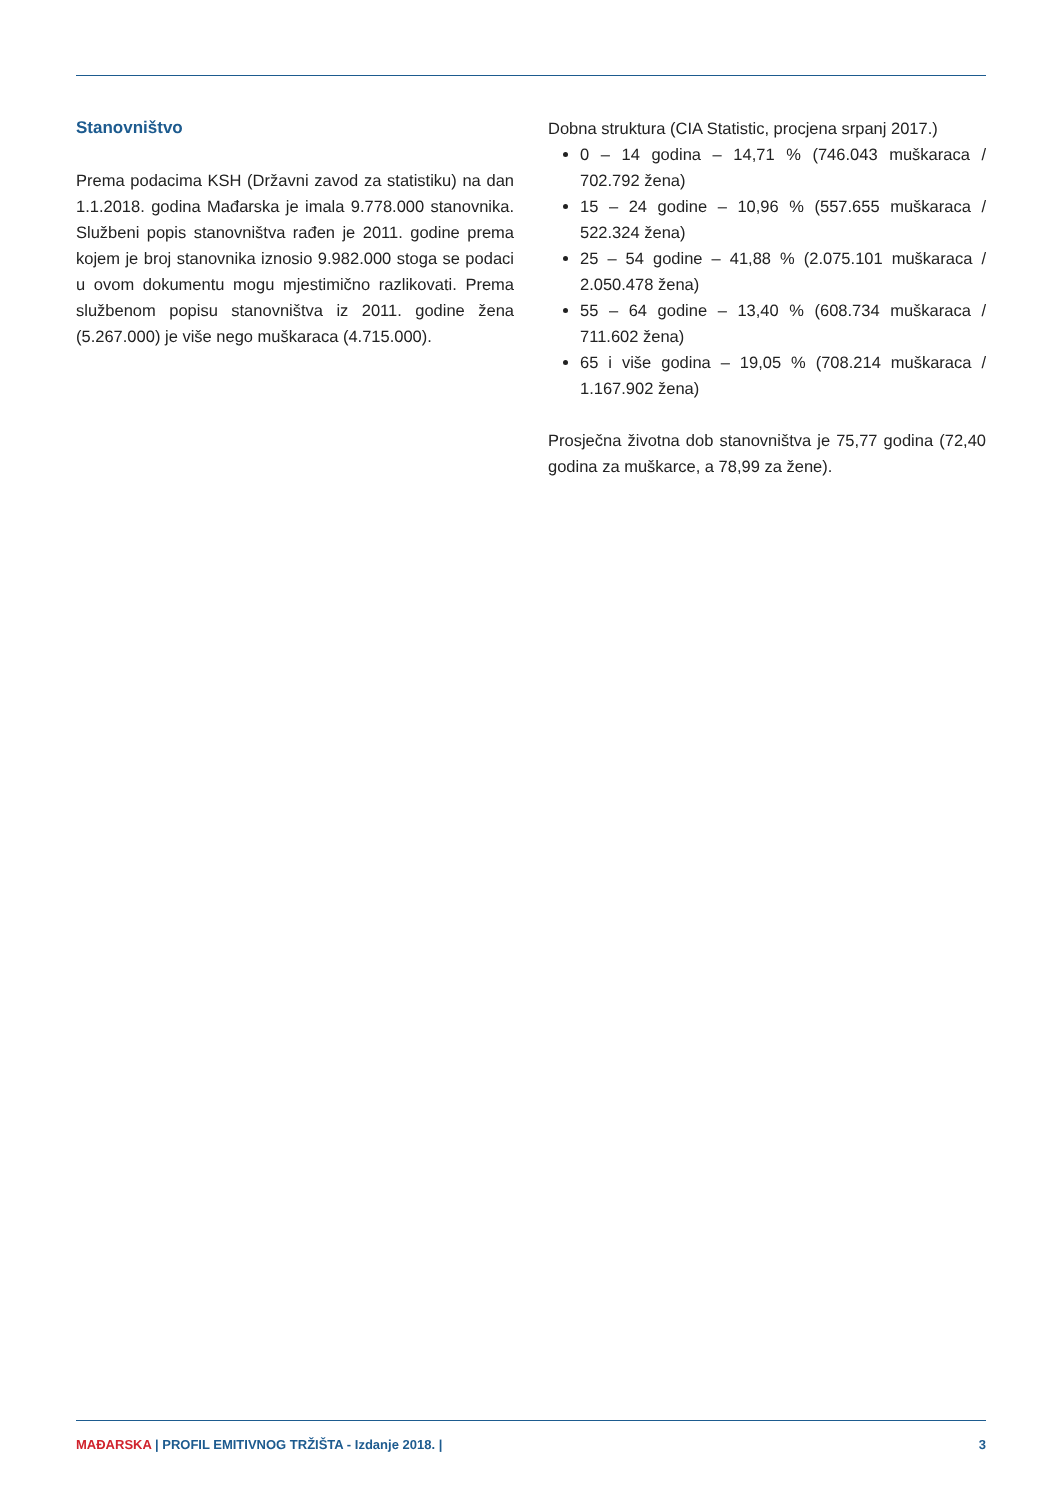Stanovništvo
Prema podacima KSH (Državni zavod za statistiku) na dan 1.1.2018. godina Mađarska je imala 9.778.000 stanovnika. Službeni popis stanovništva rađen je 2011. godine prema kojem je broj stanovnika iznosio 9.982.000 stoga se podaci u ovom dokumentu mogu mjestimično razlikovati. Prema službenom popisu stanovništva iz 2011. godine žena (5.267.000) je više nego muškaraca (4.715.000).
Dobna struktura (CIA Statistic, procjena srpanj 2017.)
0 – 14 godina – 14,71 % (746.043 muškaraca / 702.792 žena)
15 – 24 godine – 10,96 % (557.655 muškaraca / 522.324 žena)
25 – 54 godine – 41,88 % (2.075.101 muškaraca / 2.050.478 žena)
55 – 64 godine – 13,40 % (608.734 muškaraca / 711.602 žena)
65 i više godina – 19,05 % (708.214 muškaraca / 1.167.902 žena)
Prosječna životna dob stanovništva je 75,77 godina (72,40 godina za muškarce, a 78,99 za žene).
MAĐARSKA | PROFIL EMITIVNOG TRŽIŠTA - Izdanje 2018. | 3